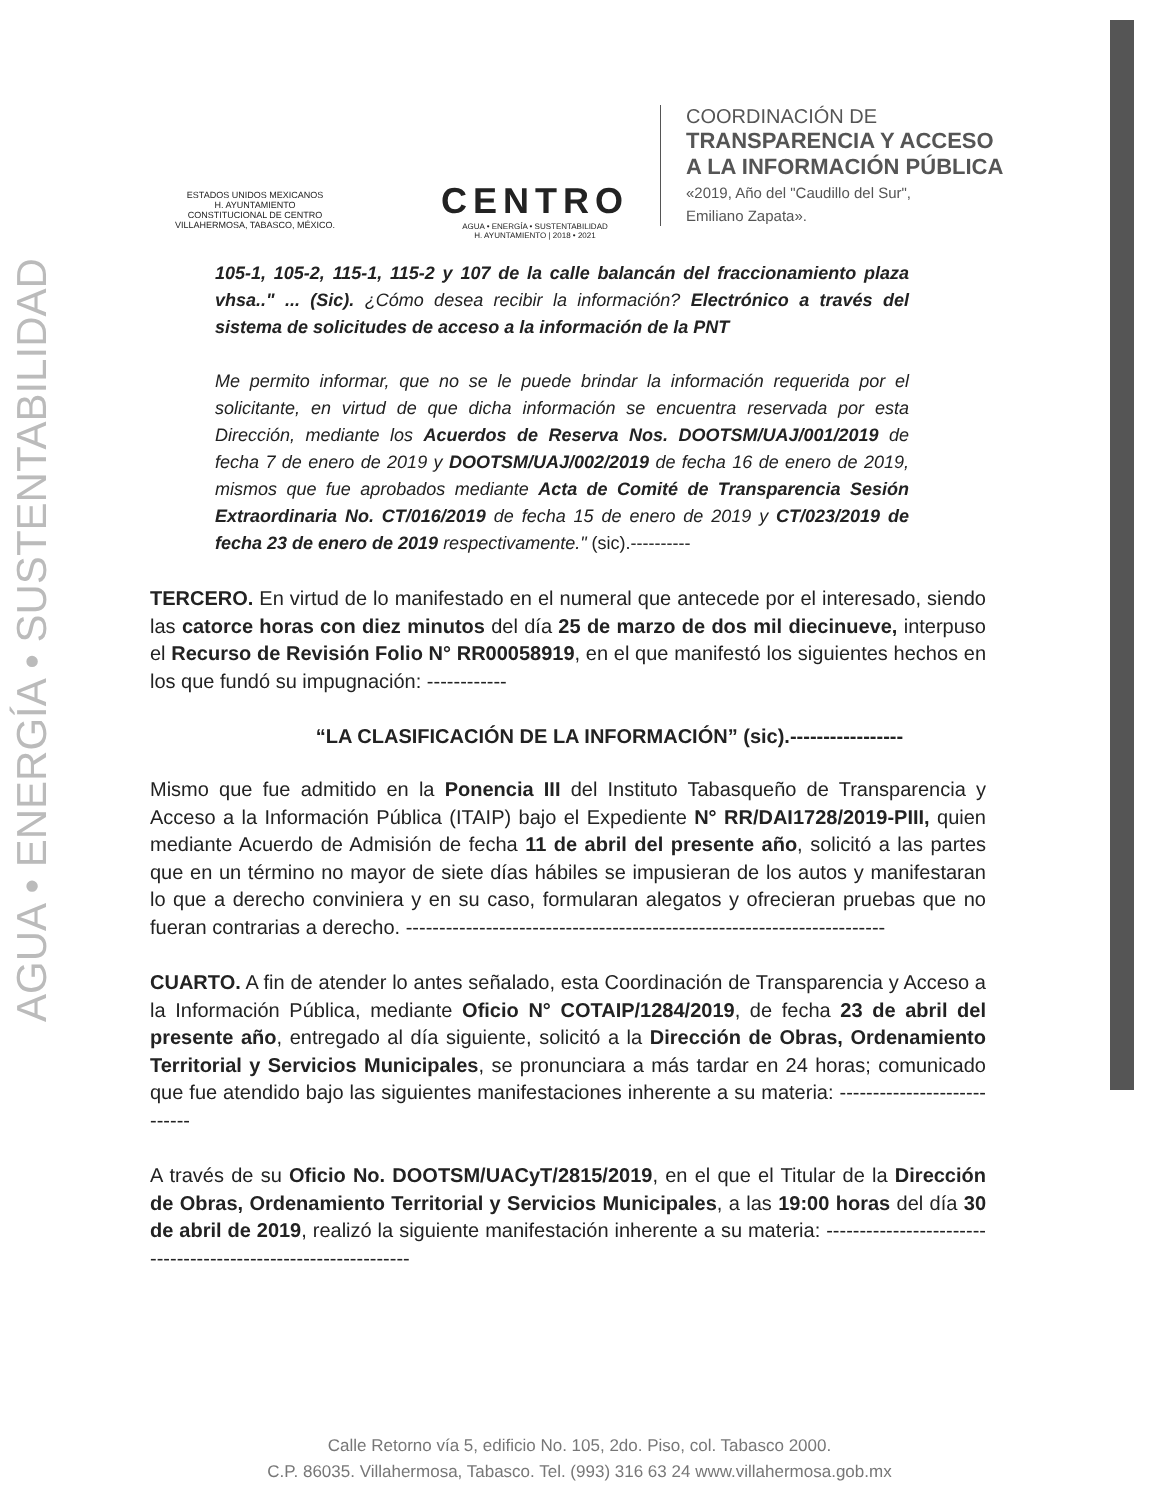AGUA • ENERGÍA • SUSTENTABILIDAD
ESTADOS UNIDOS MEXICANOS
H. AYUNTAMIENTO
CONSTITUCIONAL DE CENTRO
VILLAHERMOSA, TABASCO, MÉXICO.
CENTRO
AGUA • ENERGÍA • SUSTENTABILIDAD
H. AYUNTAMIENTO | 2018 • 2021
COORDINACIÓN DE
TRANSPARENCIA Y ACCESO
A LA INFORMACIÓN PÚBLICA
«2019, Año del "Caudillo del Sur",
Emiliano Zapata».
105-1, 105-2, 115-1, 115-2 y 107 de la calle balancán del fraccionamiento plaza vhsa.." ... (Sic). ¿Cómo desea recibir la información? Electrónico a través del sistema de solicitudes de acceso a la información de la PNT
Me permito informar, que no se le puede brindar la información requerida por el solicitante, en virtud de que dicha información se encuentra reservada por esta Dirección, mediante los Acuerdos de Reserva Nos. DOOTSM/UAJ/001/2019 de fecha 7 de enero de 2019 y DOOTSM/UAJ/002/2019 de fecha 16 de enero de 2019, mismos que fue aprobados mediante Acta de Comité de Transparencia Sesión Extraordinaria No. CT/016/2019 de fecha 15 de enero de 2019 y CT/023/2019 de fecha 23 de enero de 2019 respectivamente." (sic).----------
TERCERO. En virtud de lo manifestado en el numeral que antecede por el interesado, siendo las catorce horas con diez minutos del día 25 de marzo de dos mil diecinueve, interpuso el Recurso de Revisión Folio N° RR00058919, en el que manifestó los siguientes hechos en los que fundó su impugnación: ------------
“LA CLASIFICACIÓN DE LA INFORMACIÓN” (sic).-----------------
Mismo que fue admitido en la Ponencia III del Instituto Tabasqueño de Transparencia y Acceso a la Información Pública (ITAIP) bajo el Expediente N° RR/DAI1728/2019-PIII, quien mediante Acuerdo de Admisión de fecha 11 de abril del presente año, solicitó a las partes que en un término no mayor de siete días hábiles se impusieran de los autos y manifestaran lo que a derecho conviniera y en su caso, formularan alegatos y ofrecieran pruebas que no fueran contrarias a derecho. ------------------------------------------------------------------------
CUARTO. A fin de atender lo antes señalado, esta Coordinación de Transparencia y Acceso a la Información Pública, mediante Oficio N° COTAIP/1284/2019, de fecha 23 de abril del presente año, entregado al día siguiente, solicitó a la Dirección de Obras, Ordenamiento Territorial y Servicios Municipales, se pronunciara a más tardar en 24 horas; comunicado que fue atendido bajo las siguientes manifestaciones inherente a su materia: ----------------------------
A través de su Oficio No. DOOTSM/UACyT/2815/2019, en el que el Titular de la Dirección de Obras, Ordenamiento Territorial y Servicios Municipales, a las 19:00 horas del día 30 de abril de 2019, realizó la siguiente manifestación inherente a su materia: ---------------------------------------------------------------
Calle Retorno vía 5, edificio No. 105, 2do. Piso, col. Tabasco 2000.
C.P. 86035. Villahermosa, Tabasco. Tel. (993) 316 63 24 www.villahermosa.gob.mx